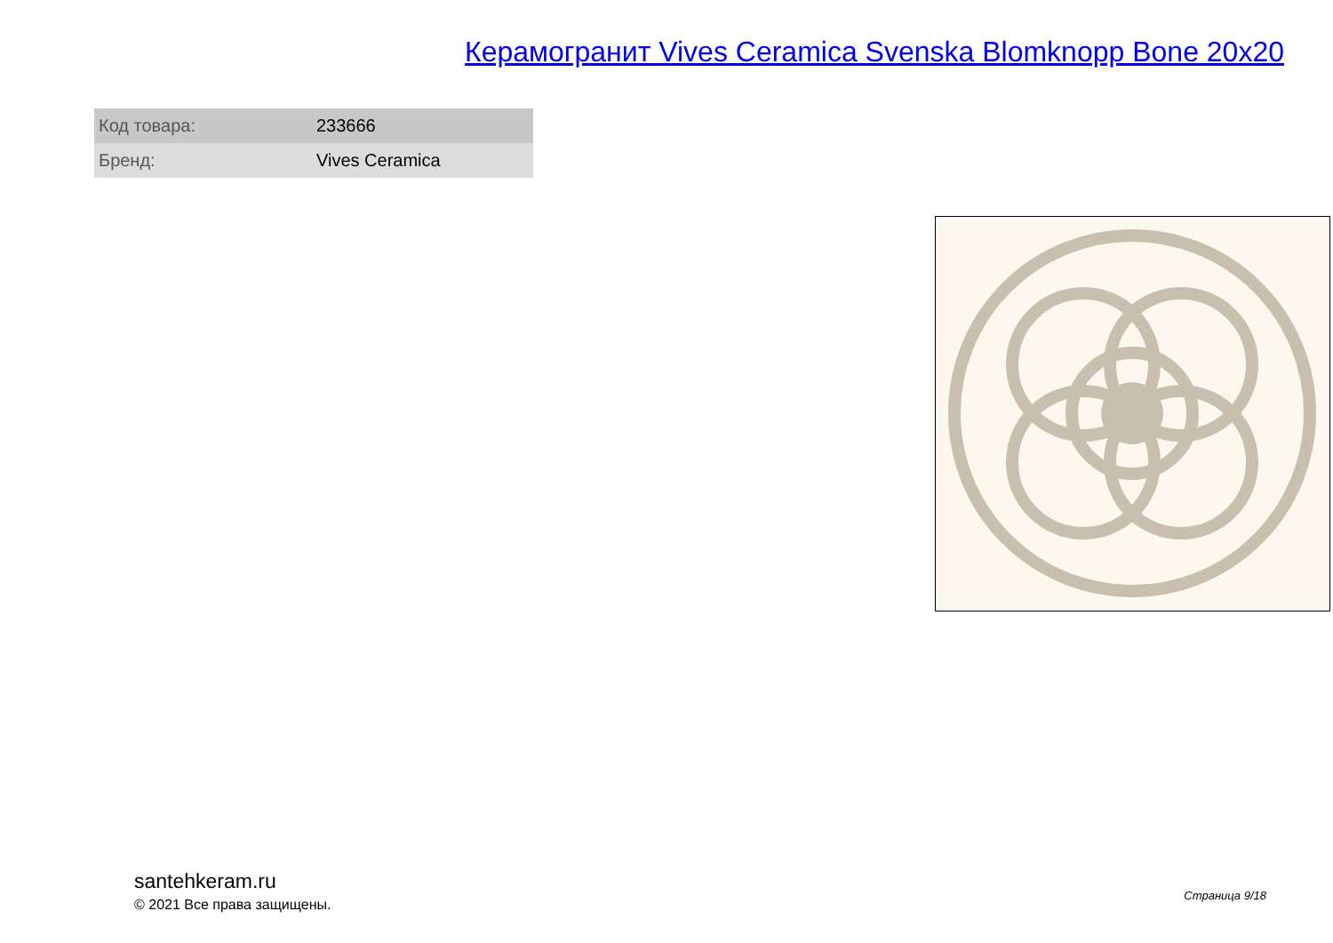Керамогранит Vives Ceramica Svenska Blomknopp Bone 20x20
| Код товара: | 233666 |
| Бренд: | Vives Ceramica |
santehkeram.ru
© 2021 Все права защищены.
Страница 9/18